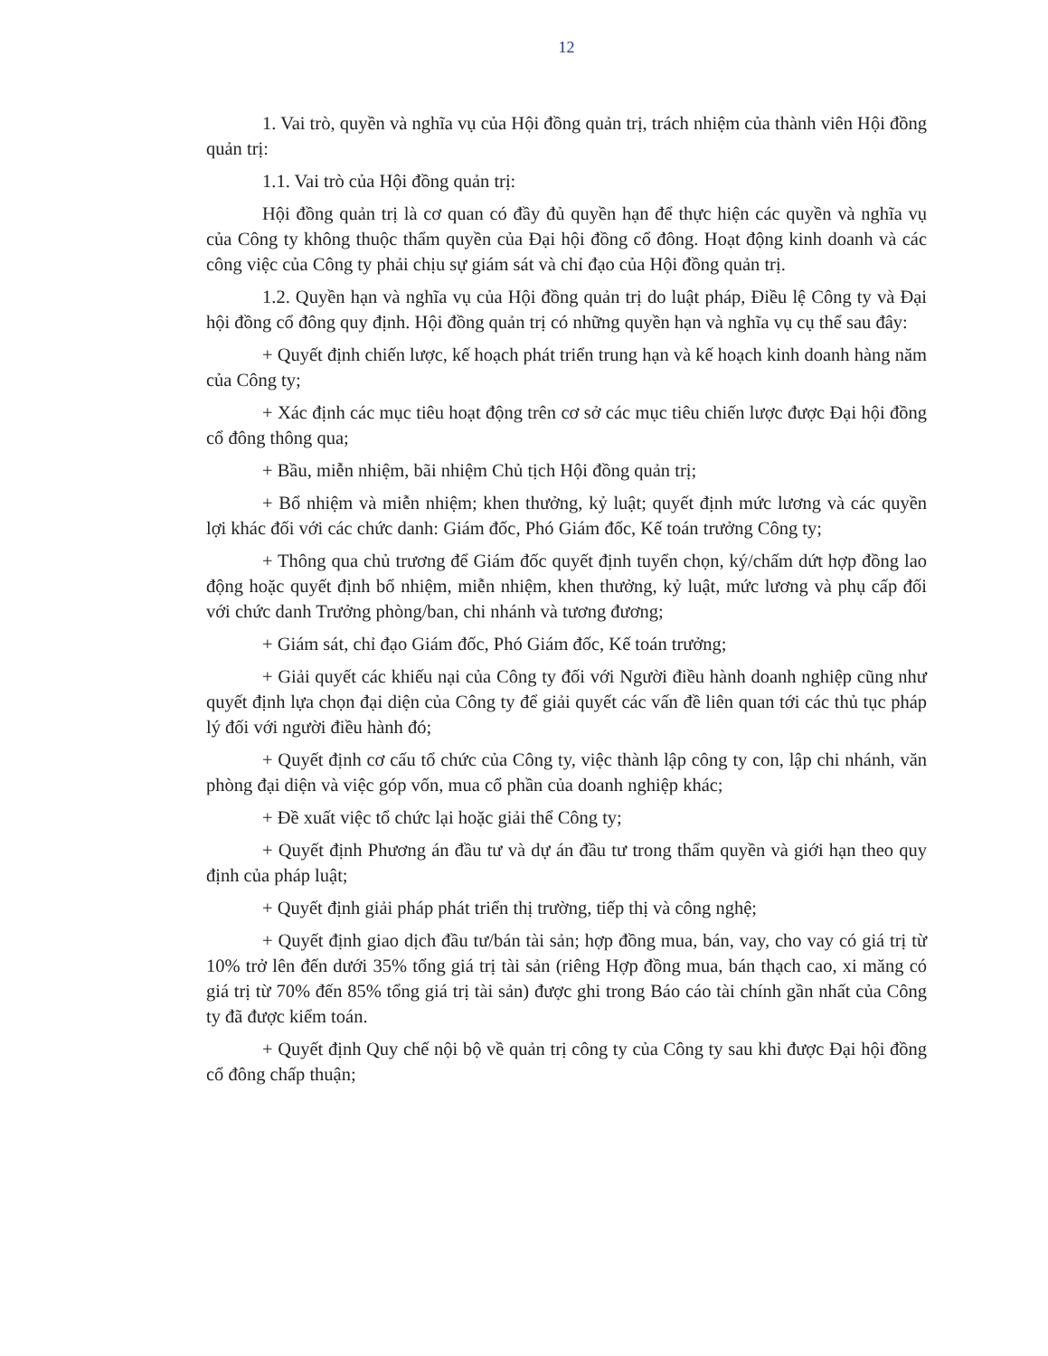12
1. Vai trò, quyền và nghĩa vụ của Hội đồng quản trị, trách nhiệm của thành viên Hội đồng quản trị:
1.1. Vai trò của Hội đồng quản trị:
Hội đồng quản trị là cơ quan có đầy đủ quyền hạn để thực hiện các quyền và nghĩa vụ của Công ty không thuộc thẩm quyền của Đại hội đồng cổ đông. Hoạt động kinh doanh và các công việc của Công ty phải chịu sự giám sát và chỉ đạo của Hội đồng quản trị.
1.2. Quyền hạn và nghĩa vụ của Hội đồng quản trị do luật pháp, Điều lệ Công ty và Đại hội đồng cổ đông quy định. Hội đồng quản trị có những quyền hạn và nghĩa vụ cụ thể sau đây:
+ Quyết định chiến lược, kế hoạch phát triển trung hạn và kế hoạch kinh doanh hàng năm của Công ty;
+ Xác định các mục tiêu hoạt động trên cơ sở các mục tiêu chiến lược được Đại hội đồng cổ đông thông qua;
+ Bầu, miễn nhiệm, bãi nhiệm Chủ tịch Hội đồng quản trị;
+ Bổ nhiệm và miễn nhiệm; khen thưởng, kỷ luật; quyết định mức lương và các quyền lợi khác đối với các chức danh: Giám đốc, Phó Giám đốc, Kế toán trưởng Công ty;
+ Thông qua chủ trương để Giám đốc quyết định tuyển chọn, ký/chấm dứt hợp đồng lao động hoặc quyết định bổ nhiệm, miễn nhiệm, khen thưởng, kỷ luật, mức lương và phụ cấp đối với chức danh Trưởng phòng/ban, chi nhánh và tương đương;
+ Giám sát, chỉ đạo Giám đốc, Phó Giám đốc, Kế toán trưởng;
+ Giải quyết các khiếu nại của Công ty đối với Người điều hành doanh nghiệp cũng như quyết định lựa chọn đại diện của Công ty để giải quyết các vấn đề liên quan tới các thủ tục pháp lý đối với người điều hành đó;
+ Quyết định cơ cấu tổ chức của Công ty, việc thành lập công ty con, lập chi nhánh, văn phòng đại diện và việc góp vốn, mua cổ phần của doanh nghiệp khác;
+ Đề xuất việc tổ chức lại hoặc giải thể Công ty;
+ Quyết định Phương án đầu tư và dự án đầu tư trong thẩm quyền và giới hạn theo quy định của pháp luật;
+ Quyết định giải pháp phát triển thị trường, tiếp thị và công nghệ;
+ Quyết định giao dịch đầu tư/bán tài sản; hợp đồng mua, bán, vay, cho vay có giá trị từ 10% trở lên đến dưới 35% tổng giá trị tài sản (riêng Hợp đồng mua, bán thạch cao, xi măng có giá trị từ 70% đến 85% tổng giá trị tài sản) được ghi trong Báo cáo tài chính gần nhất của Công ty đã được kiểm toán.
+ Quyết định Quy chế nội bộ về quản trị công ty của Công ty sau khi được Đại hội đồng cổ đông chấp thuận;